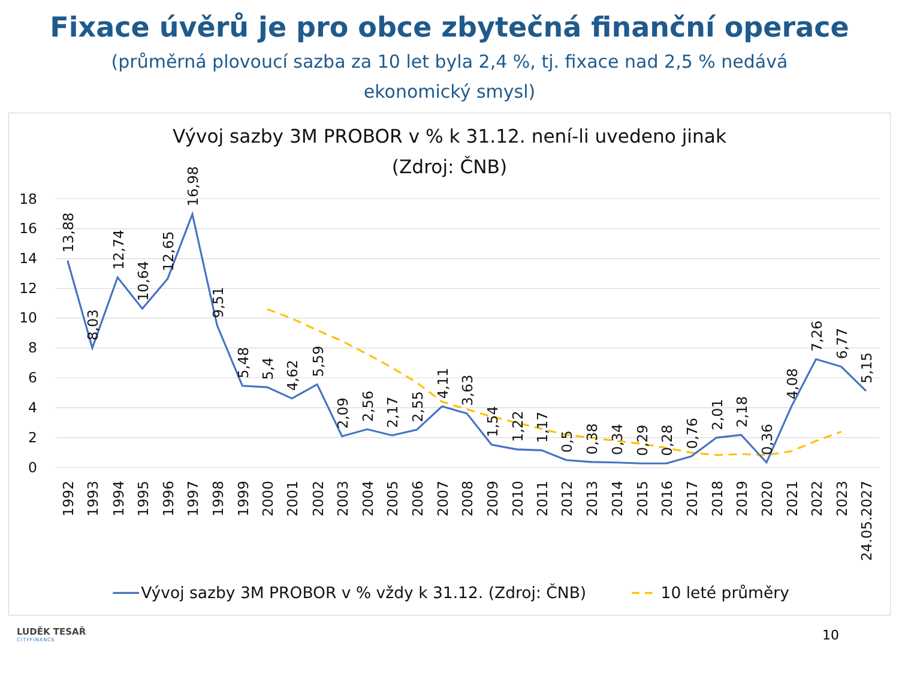Fixace úvěrů je pro obce zbytečná finanční operace
(průměrná plovoucí sazba za 10 let byla 2,4 %, tj. fixace nad 2,5 % nedává
ekonomický smysl)
Vývoj sazby 3M PROBOR v % k 31.12. není-li uvedeno jinak
(Zdroj: ČNB)
18
16
14
12
10
8
6
4
2
0
13,88
8,03
12,74
10,64
12,65
16,98
9,51
5,48
5,4
4,62
5,59
2,09
2,56
2,17
2,55
4,11
3,63
1,54
1,22
1,17
0,5
0,38
0,34
0,29
0,28
0,76
2,01
2,18
0,36
4,08
7,26
6,77
5,15
1992
1993
1994
1995
1996
1997
1998
1999
2000
2001
2002
2003
2004
2005
2006
2007
2008
2009
2010
2011
2012
2013
2014
2015
2016
2017
2018
2019
2020
2021
2022
2023
24.05.2027
Vývoj sazby 3M PROBOR v % vždy k 31.12. (Zdroj: ČNB)
10 leté průměry
LUDĚK TESAŘ
CITYFINANCE
10